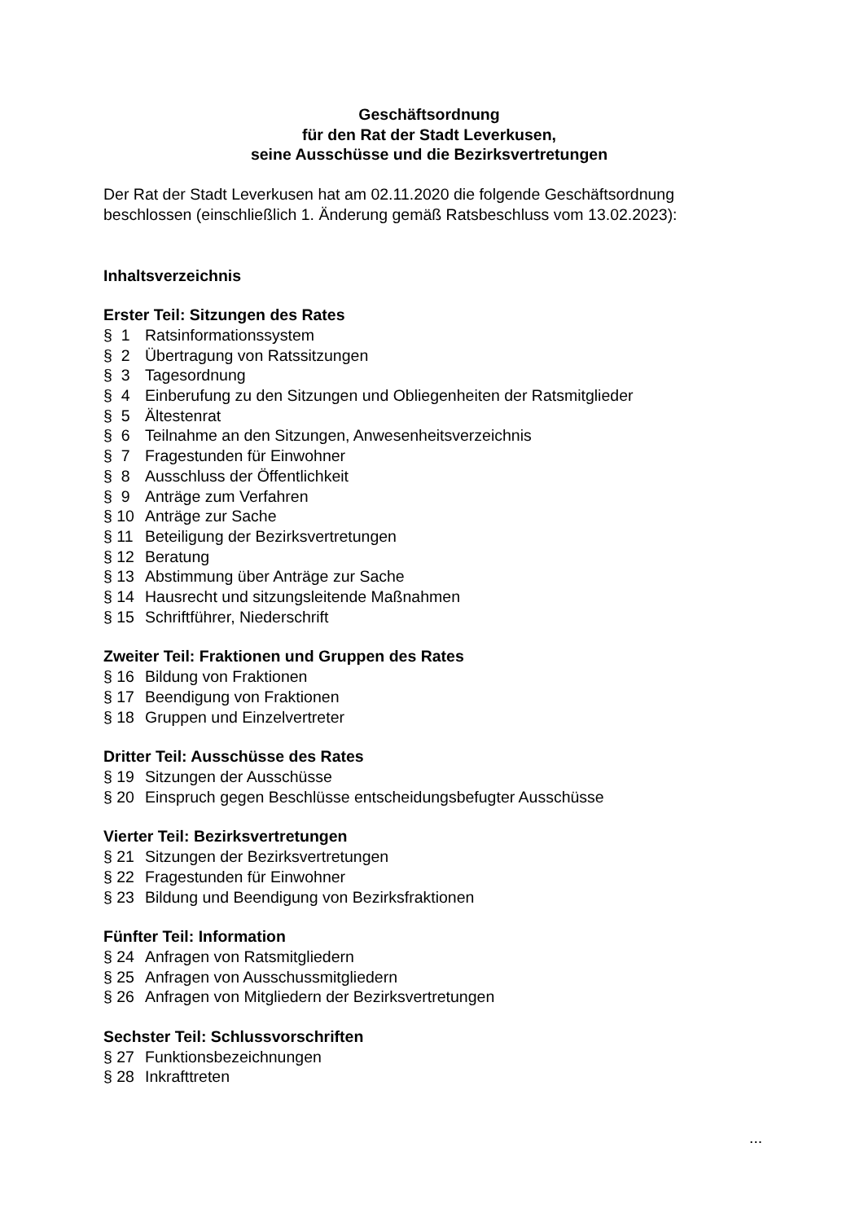Geschäftsordnung
für den Rat der Stadt Leverkusen,
seine Ausschüsse und die Bezirksvertretungen
Der Rat der Stadt Leverkusen hat am 02.11.2020 die folgende Geschäftsordnung beschlossen (einschließlich 1. Änderung gemäß Ratsbeschluss vom 13.02.2023):
Inhaltsverzeichnis
Erster Teil: Sitzungen des Rates
§ 1 Ratsinformationssystem
§ 2 Übertragung von Ratssitzungen
§ 3 Tagesordnung
§ 4 Einberufung zu den Sitzungen und Obliegenheiten der Ratsmitglieder
§ 5 Ältestenrat
§ 6 Teilnahme an den Sitzungen, Anwesenheitsverzeichnis
§ 7 Fragestunden für Einwohner
§ 8 Ausschluss der Öffentlichkeit
§ 9 Anträge zum Verfahren
§ 10 Anträge zur Sache
§ 11 Beteiligung der Bezirksvertretungen
§ 12 Beratung
§ 13 Abstimmung über Anträge zur Sache
§ 14 Hausrecht und sitzungsleitende Maßnahmen
§ 15 Schriftführer, Niederschrift
Zweiter Teil: Fraktionen und Gruppen des Rates
§ 16 Bildung von Fraktionen
§ 17 Beendigung von Fraktionen
§ 18 Gruppen und Einzelvertreter
Dritter Teil: Ausschüsse des Rates
§ 19 Sitzungen der Ausschüsse
§ 20 Einspruch gegen Beschlüsse entscheidungsbefugter Ausschüsse
Vierter Teil: Bezirksvertretungen
§ 21 Sitzungen der Bezirksvertretungen
§ 22 Fragestunden für Einwohner
§ 23 Bildung und Beendigung von Bezirksfraktionen
Fünfter Teil: Information
§ 24 Anfragen von Ratsmitgliedern
§ 25 Anfragen von Ausschussmitgliedern
§ 26 Anfragen von Mitgliedern der Bezirksvertretungen
Sechster Teil: Schlussvorschriften
§ 27 Funktionsbezeichnungen
§ 28 Inkrafttreten
...